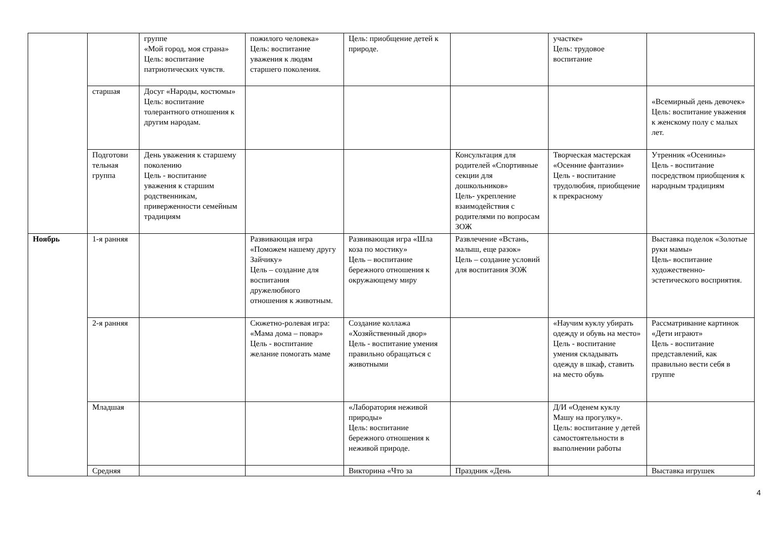| | | группе «Мой город, моя страна» Цель: воспитание патриотических чувств. | пожилого человека» Цель: воспитание уважения к людям старшего поколения. | Цель: приобщение детей к природе. | | участке» Цель: трудовое воспитание | |
| | старшая | Досуг «Народы, костюмы» Цель: воспитание толерантного отношения к другим народам. | | | | | «Всемирный день девочек» Цель: воспитание уважения к женскому полу с малых лет. |
| | Подготови тельная группа | День уважения к старшему поколению Цель - воспитание уважения к старшим родственникам, приверженности семейным традициям | | | Консультация для родителей «Спортивные секции для дошкольников» Цель- укрепление взаимодействия с родителями по вопросам ЗОЖ | Творческая мастерская «Осенние фантазии» Цель - воспитание трудолюбия, приобщение к прекрасному | Утренник «Осенины» Цель - воспитание посредством приобщения к народным традициям |
| Ноябрь | 1-я ранняя | | Развивающая игра «Поможем нашему другу Зайчику» Цель – создание для воспитания дружелюбного отношения к животным. | Развивающая игра «Шла коза по мостику» Цель – воспитание бережного отношения к окружающему миру | Развлечение «Встань, малыш, еще разок» Цель – создание условий для воспитания ЗОЖ | | Выставка поделок «Золотые руки мамы» Цель- воспитание художественно-эстетического восприятия. |
| | 2-я ранняя | | Сюжетно-ролевая игра: «Мама дома – повар» Цель - воспитание желание помогать маме | Создание коллажа «Хозяйственный двор» Цель - воспитание умения правильно обращаться с животными | | «Научим куклу убирать одежду и обувь на место» Цель - воспитание умения складывать одежду в шкаф, ставить на место обувь | Рассматривание картинок «Дети играют» Цель - воспитание представлений, как правильно вести себя в группе |
| | Младшая | | | «Лаборатория неживой природы» Цель: воспитание бережного отношения к неживой природе. | | Д/И «Оденем куклу Машу на прогулку». Цель: воспитание у детей самостоятельности в выполнении работы | |
| | Средняя | | | Викторина «Что за | Праздник «День | | Выставка игрушек |
4